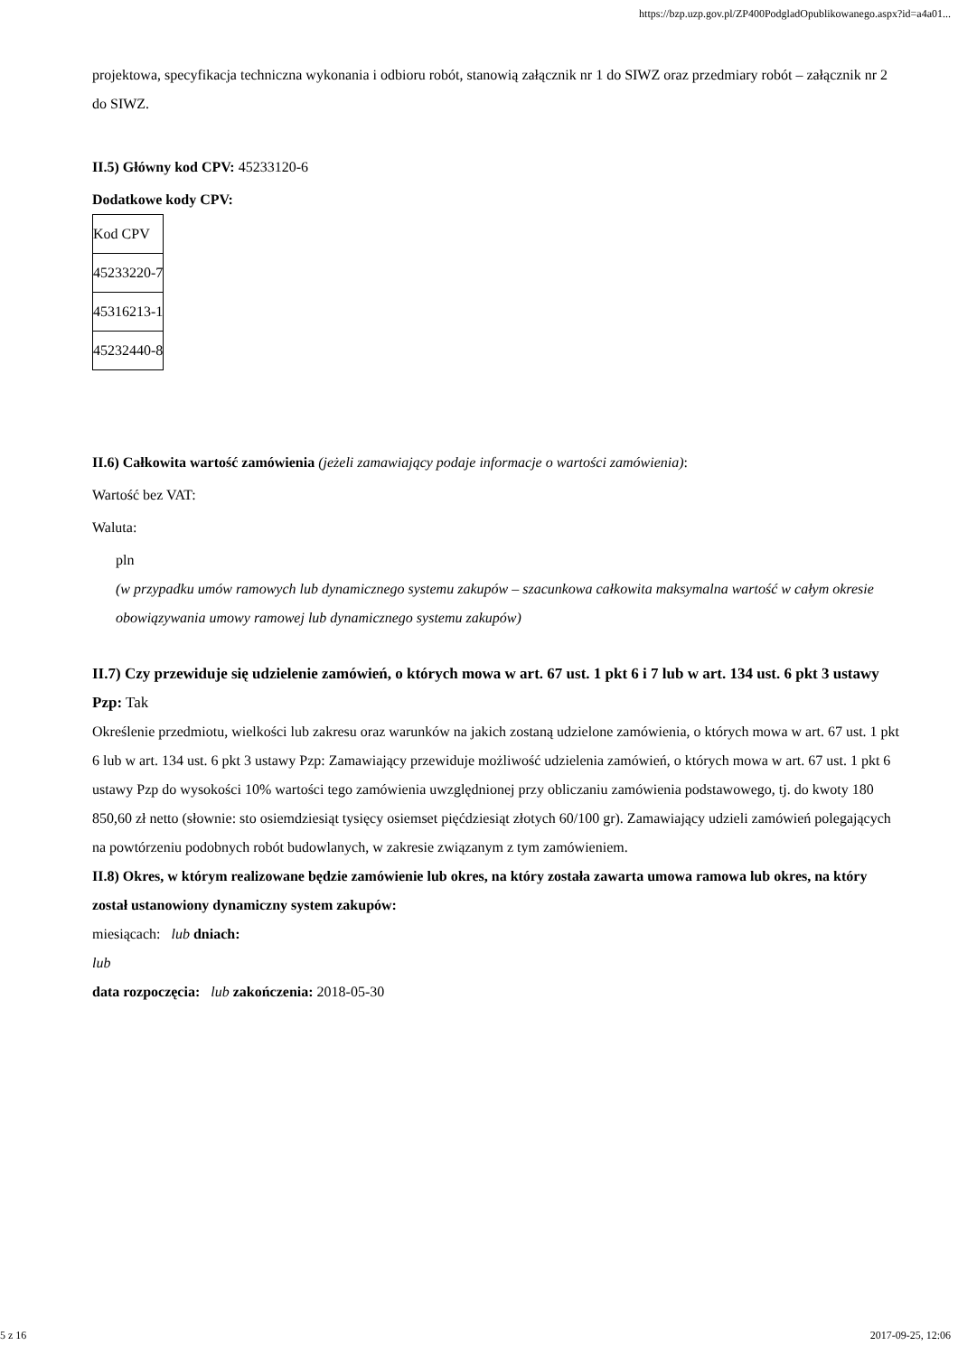https://bzp.uzp.gov.pl/ZP400PodgladOpublikowanego.aspx?id=a4a01...
projektowa, specyfikacja techniczna wykonania i odbioru robót, stanowią załącznik nr 1 do SIWZ oraz przedmiary robót – załącznik nr 2 do SIWZ.
II.5) Główny kod CPV: 45233120-6
Dodatkowe kody CPV:
| Kod CPV |
| 45233220-7 |
| 45316213-1 |
| 45232440-8 |
II.6) Całkowita wartość zamówienia (jeżeli zamawiający podaje informacje o wartości zamówienia):
Wartość bez VAT:
Waluta:
pln
(w przypadku umów ramowych lub dynamicznego systemu zakupów – szacunkowa całkowita maksymalna wartość w całym okresie obowiązywania umowy ramowej lub dynamicznego systemu zakupów)
II.7) Czy przewiduje się udzielenie zamówień, o których mowa w art. 67 ust. 1 pkt 6 i 7 lub w art. 134 ust. 6 pkt 3 ustawy Pzp: Tak
Określenie przedmiotu, wielkości lub zakresu oraz warunków na jakich zostaną udzielone zamówienia, o których mowa w art. 67 ust. 1 pkt 6 lub w art. 134 ust. 6 pkt 3 ustawy Pzp: Zamawiający przewiduje możliwość udzielenia zamówień, o których mowa w art. 67 ust. 1 pkt 6 ustawy Pzp do wysokości 10% wartości tego zamówienia uwzględnionej przy obliczaniu zamówienia podstawowego, tj. do kwoty 180 850,60 zł netto (słownie: sto osiemdziesiąt tysięcy osiemset pięćdziesiąt złotych 60/100 gr). Zamawiający udzieli zamówień polegających na powtórzeniu podobnych robót budowlanych, w zakresie związanym z tym zamówieniem.
II.8) Okres, w którym realizowane będzie zamówienie lub okres, na który została zawarta umowa ramowa lub okres, na który został ustanowiony dynamiczny system zakupów:
miesiącach: lub dniach:
lub
data rozpoczęcia: lub zakończenia: 2018-05-30
5 z 16 2017-09-25, 12:06